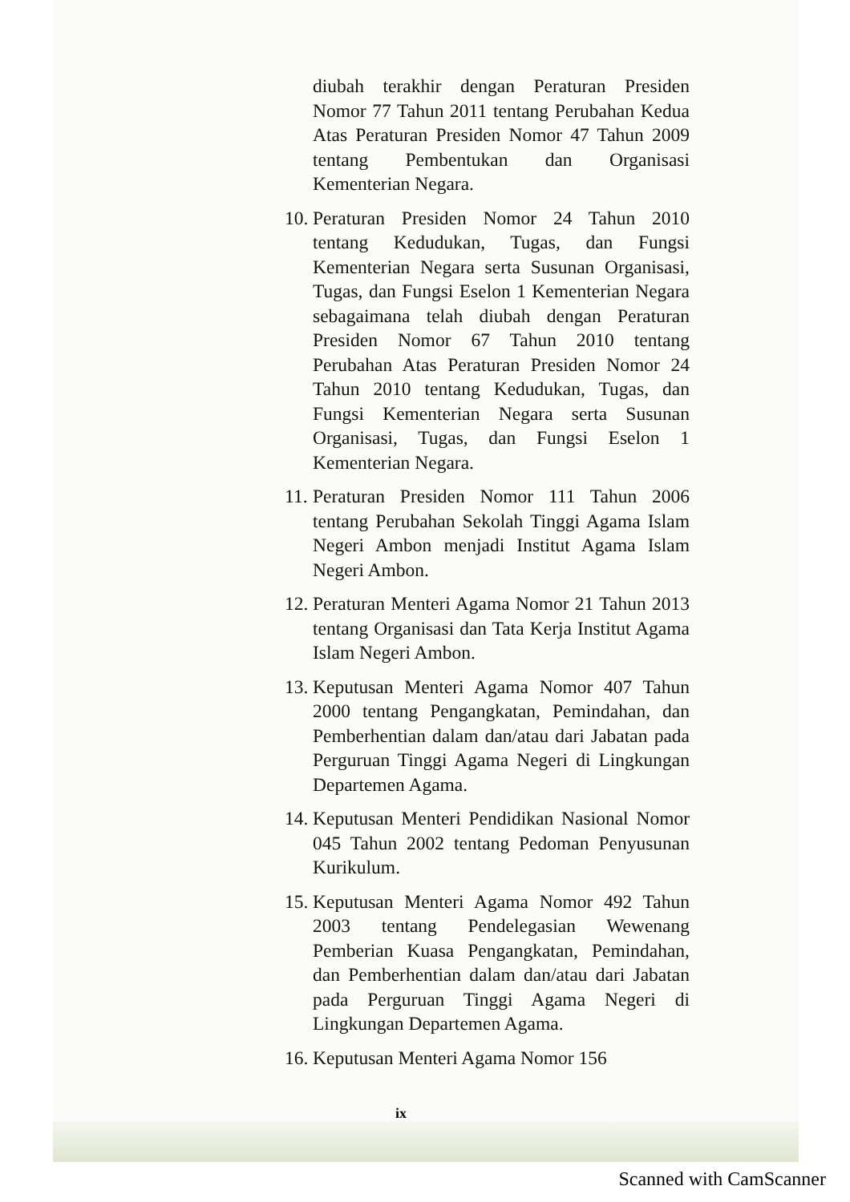diubah terakhir dengan Peraturan Presiden Nomor 77 Tahun 2011 tentang Perubahan Kedua Atas Peraturan Presiden Nomor 47 Tahun 2009 tentang Pembentukan dan Organisasi Kementerian Negara.
10.
Peraturan Presiden Nomor 24 Tahun 2010 tentang Kedudukan, Tugas, dan Fungsi Kementerian Negara serta Susunan Organisasi, Tugas, dan Fungsi Eselon 1 Kementerian Negara sebagaimana telah diubah dengan Peraturan Presiden Nomor 67 Tahun 2010 tentang Perubahan Atas Peraturan Presiden Nomor 24 Tahun 2010 tentang Kedudukan, Tugas, dan Fungsi Kementerian Negara serta Susunan Organisasi, Tugas, dan Fungsi Eselon 1 Kementerian Negara.
11.
Peraturan Presiden Nomor 111 Tahun 2006 tentang Perubahan Sekolah Tinggi Agama Islam Negeri Ambon menjadi Institut Agama Islam Negeri Ambon.
12.
Peraturan Menteri Agama Nomor 21 Tahun 2013 tentang Organisasi dan Tata Kerja Institut Agama Islam Negeri Ambon.
13.
Keputusan Menteri Agama Nomor 407 Tahun 2000 tentang Pengangkatan, Pemindahan, dan Pemberhentian dalam dan/atau dari Jabatan pada Perguruan Tinggi Agama Negeri di Lingkungan Departemen Agama.
14.
Keputusan Menteri Pendidikan Nasional Nomor 045 Tahun 2002 tentang Pedoman Penyusunan Kurikulum.
15.
Keputusan Menteri Agama Nomor 492 Tahun 2003 tentang Pendelegasian Wewenang Pemberian Kuasa Pengangkatan, Pemindahan, dan Pemberhentian dalam dan/atau dari Jabatan pada Perguruan Tinggi Agama Negeri di Lingkungan Departemen Agama.
16.
Keputusan Menteri Agama Nomor 156
ix
Scanned with CamScanner